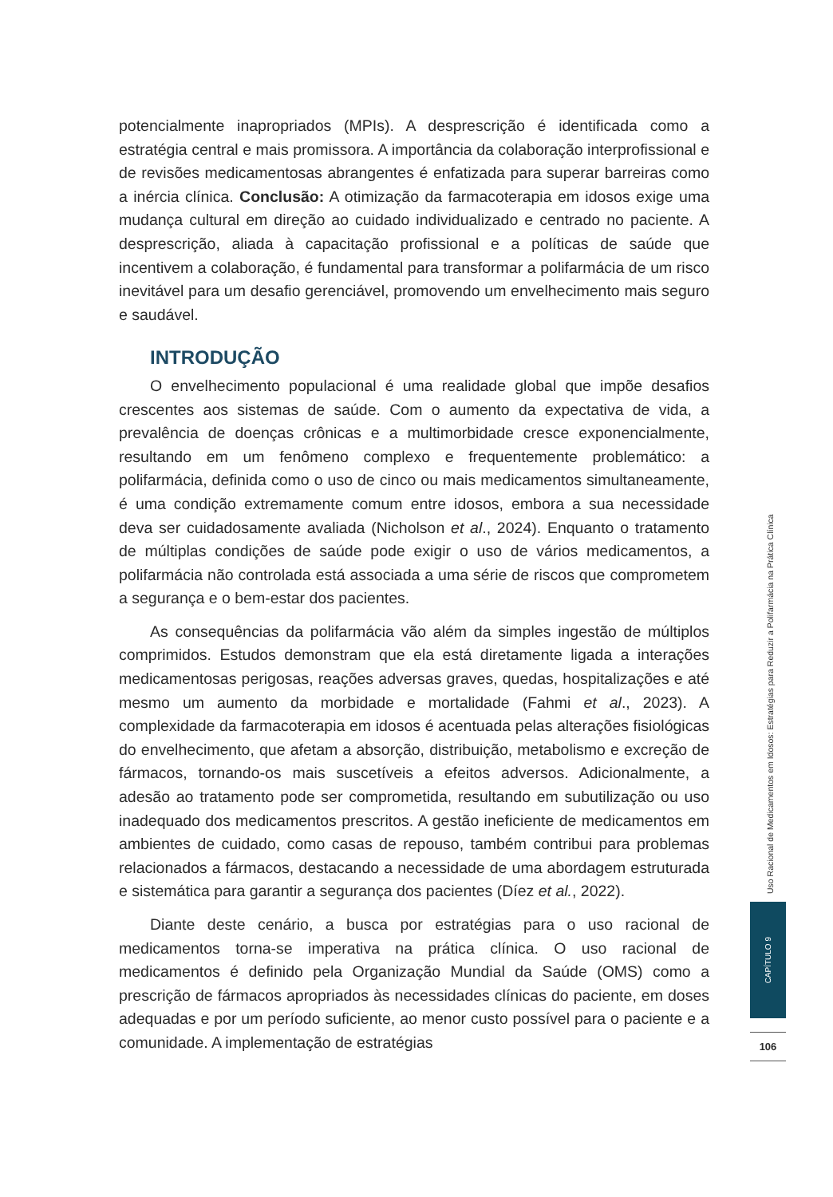potencialmente inapropriados (MPIs). A desprescrição é identificada como a estratégia central e mais promissora. A importância da colaboração interprofissional e de revisões medicamentosas abrangentes é enfatizada para superar barreiras como a inércia clínica. Conclusão: A otimização da farmacoterapia em idosos exige uma mudança cultural em direção ao cuidado individualizado e centrado no paciente. A desprescrição, aliada à capacitação profissional e a políticas de saúde que incentivem a colaboração, é fundamental para transformar a polifarmácia de um risco inevitável para um desafio gerenciável, promovendo um envelhecimento mais seguro e saudável.
INTRODUÇÃO
O envelhecimento populacional é uma realidade global que impõe desafios crescentes aos sistemas de saúde. Com o aumento da expectativa de vida, a prevalência de doenças crônicas e a multimorbidade cresce exponencialmente, resultando em um fenômeno complexo e frequentemente problemático: a polifarmácia, definida como o uso de cinco ou mais medicamentos simultaneamente, é uma condição extremamente comum entre idosos, embora a sua necessidade deva ser cuidadosamente avaliada (Nicholson et al., 2024). Enquanto o tratamento de múltiplas condições de saúde pode exigir o uso de vários medicamentos, a polifarmácia não controlada está associada a uma série de riscos que comprometem a segurança e o bem-estar dos pacientes.
As consequências da polifarmácia vão além da simples ingestão de múltiplos comprimidos. Estudos demonstram que ela está diretamente ligada a interações medicamentosas perigosas, reações adversas graves, quedas, hospitalizações e até mesmo um aumento da morbidade e mortalidade (Fahmi et al., 2023). A complexidade da farmacoterapia em idosos é acentuada pelas alterações fisiológicas do envelhecimento, que afetam a absorção, distribuição, metabolismo e excreção de fármacos, tornando-os mais suscetíveis a efeitos adversos. Adicionalmente, a adesão ao tratamento pode ser comprometida, resultando em subutilização ou uso inadequado dos medicamentos prescritos. A gestão ineficiente de medicamentos em ambientes de cuidado, como casas de repouso, também contribui para problemas relacionados a fármacos, destacando a necessidade de uma abordagem estruturada e sistemática para garantir a segurança dos pacientes (Díez et al., 2022).
Diante deste cenário, a busca por estratégias para o uso racional de medicamentos torna-se imperativa na prática clínica. O uso racional de medicamentos é definido pela Organização Mundial da Saúde (OMS) como a prescrição de fármacos apropriados às necessidades clínicas do paciente, em doses adequadas e por um período suficiente, ao menor custo possível para o paciente e a comunidade. A implementação de estratégias
Uso Racional de Medicamentos em Idosos: Estratégias para Reduzir a Polifarmácia na Prática Clínica
CAPÍTULO 9
106